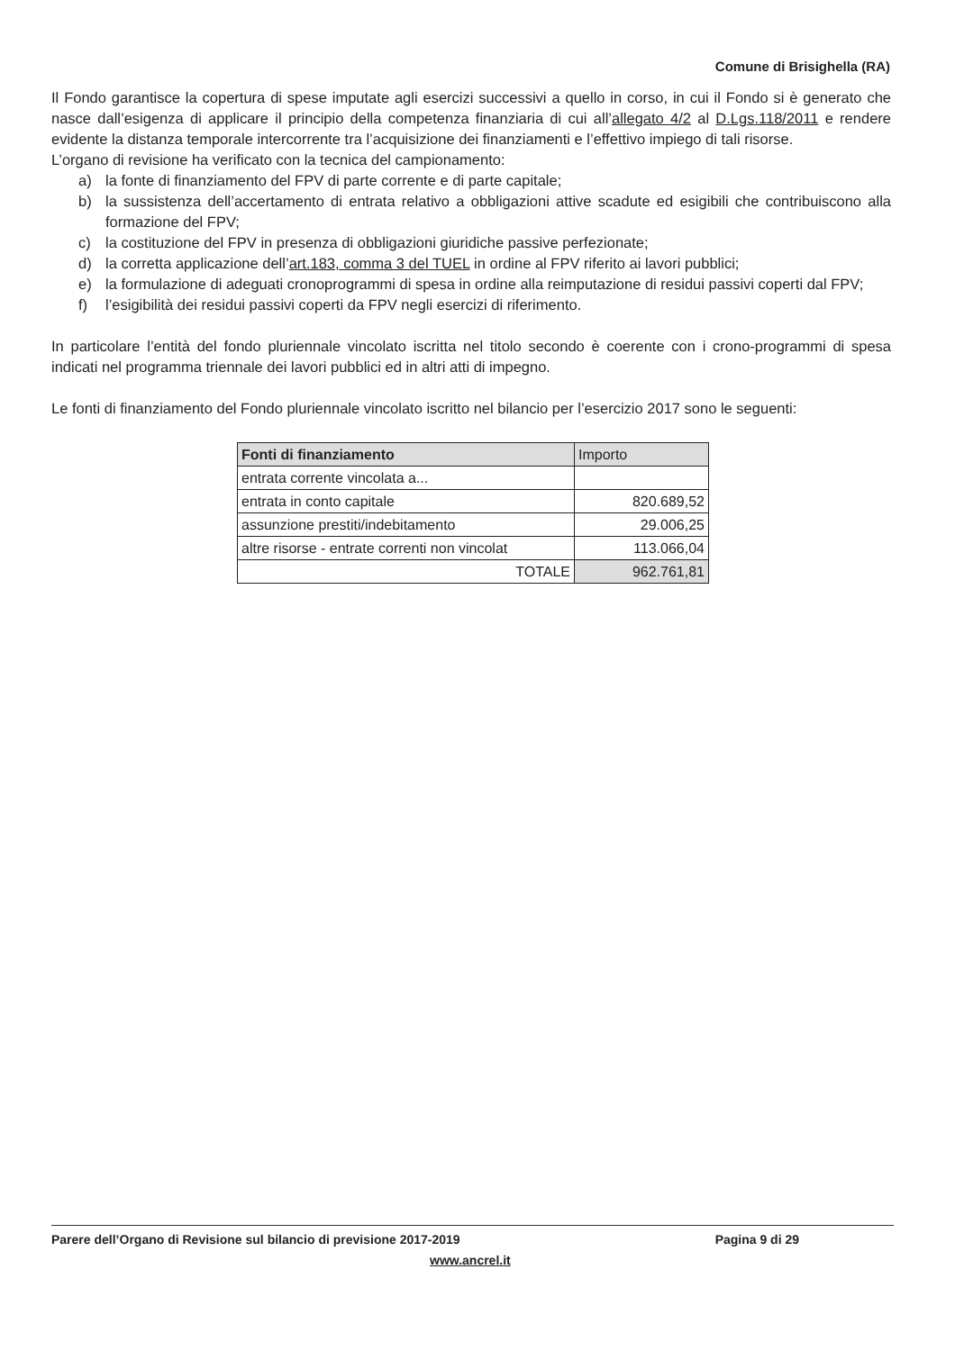Comune di Brisighella (RA)
Il Fondo garantisce la copertura di spese imputate agli esercizi successivi a quello in corso, in cui il Fondo si è generato che nasce dall’esigenza di applicare il principio della competenza finanziaria di cui all’allegato 4/2 al D.Lgs.118/2011 e rendere evidente la distanza temporale intercorrente tra l’acquisizione dei finanziamenti e l’effettivo impiego di tali risorse.
L’organo di revisione ha verificato con la tecnica del campionamento:
a) la fonte di finanziamento del FPV di parte corrente e di parte capitale;
b) la sussistenza dell’accertamento di entrata relativo a obbligazioni attive scadute ed esigibili che contribuiscono alla formazione del FPV;
c) la costituzione del FPV in presenza di obbligazioni giuridiche passive perfezionate;
d) la corretta applicazione dell’art.183, comma 3 del TUEL in ordine al FPV riferito ai lavori pubblici;
e) la formulazione di adeguati cronoprogrammi di spesa in ordine alla reimputazione di residui passivi coperti dal FPV;
f) l’esigibilità dei residui passivi coperti da FPV negli esercizi di riferimento.
In particolare l’entità del fondo pluriennale vincolato iscritta nel titolo secondo è coerente con i crono-programmi di spesa indicati nel programma triennale dei lavori pubblici ed in altri atti di impegno.
Le fonti di finanziamento del Fondo pluriennale vincolato iscritto nel bilancio per l’esercizio 2017 sono le seguenti:
| Fonti di finanziamento | Importo |
| --- | --- |
| entrata corrente vincolata a... | |
| entrata in conto capitale | 820.689,52 |
| assunzione prestiti/indebitamento | 29.006,25 |
| altre risorse - entrate correnti non vincolat | 113.066,04 |
| TOTALE | 962.761,81 |
Parere dell’Organo di Revisione sul bilancio di previsione 2017-2019 Pagina 9 di 29
www.ancrel.it